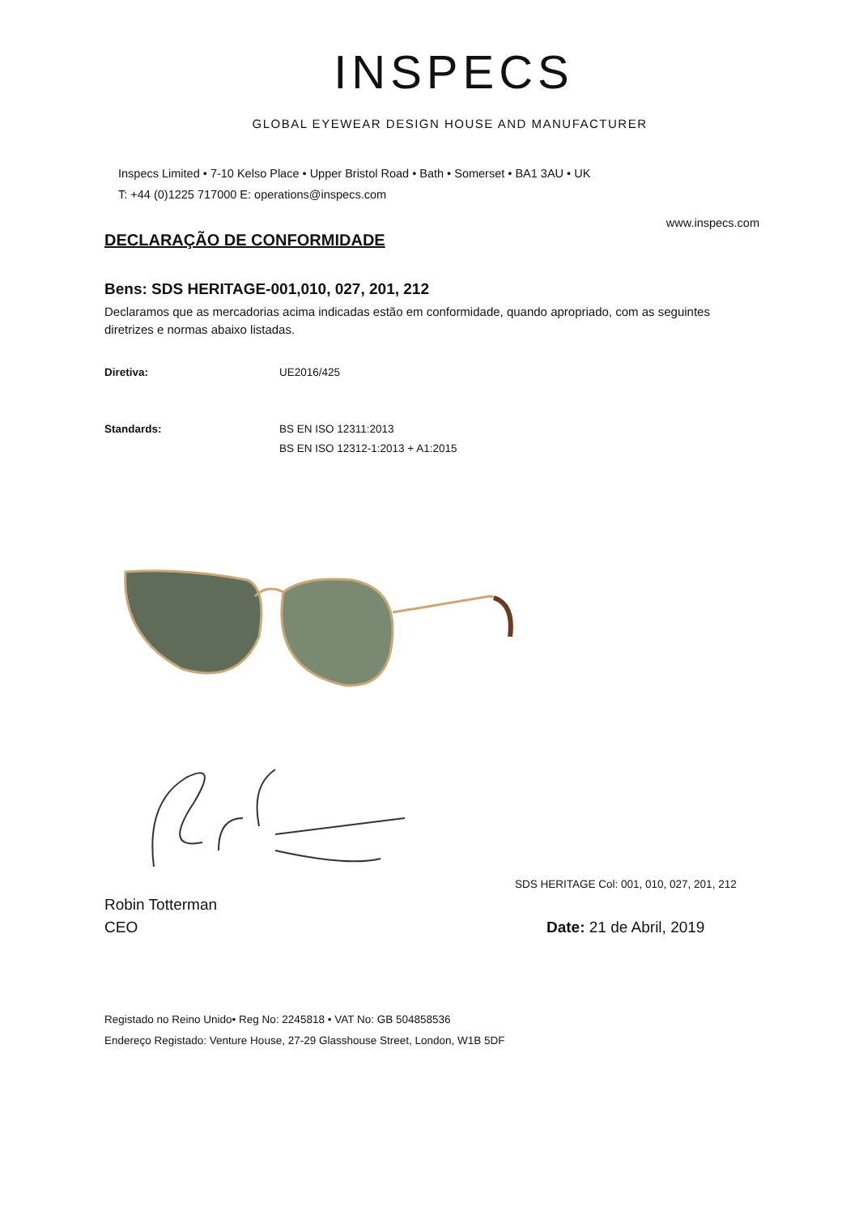INSPECS
GLOBAL EYEWEAR DESIGN HOUSE AND MANUFACTURER
Inspecs Limited • 7-10 Kelso Place • Upper Bristol Road • Bath • Somerset • BA1 3AU • UK
T: +44 (0)1225 717000 E: operations@inspecs.com
www.inspecs.com
DECLARAÇÃO DE CONFORMIDADE
Bens: SDS HERITAGE-001,010, 027, 201, 212
Declaramos que as mercadorias acima indicadas estão em conformidade, quando apropriado, com as seguintes diretrizes e normas abaixo listadas.
Diretiva: UE2016/425
Standards: BS EN ISO 12311:2013
BS EN ISO 12312-1:2013 + A1:2015
SDS HERITAGE Col: 001, 010, 027, 201, 212
Robin Totterman
CEO Date: 21 de Abril, 2019
Registado no Reino Unido• Reg No: 2245818 • VAT No: GB 504858536
Endereço Registado: Venture House, 27-29 Glasshouse Street, London, W1B 5DF